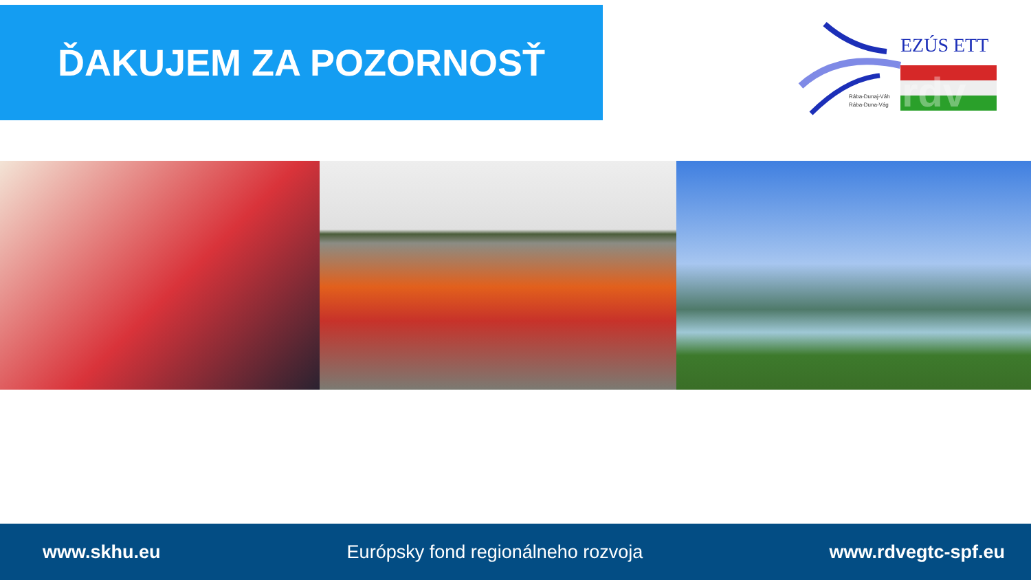ĎAKUJEM ZA POZORNOSŤ
EZÚS ETT
rdv
Rába-Dunaj-Váh
Rába-Duna-Vág
www.skhu.eu Európsky fond regionálneho rozvoja www.rdvegtc-spf.eu